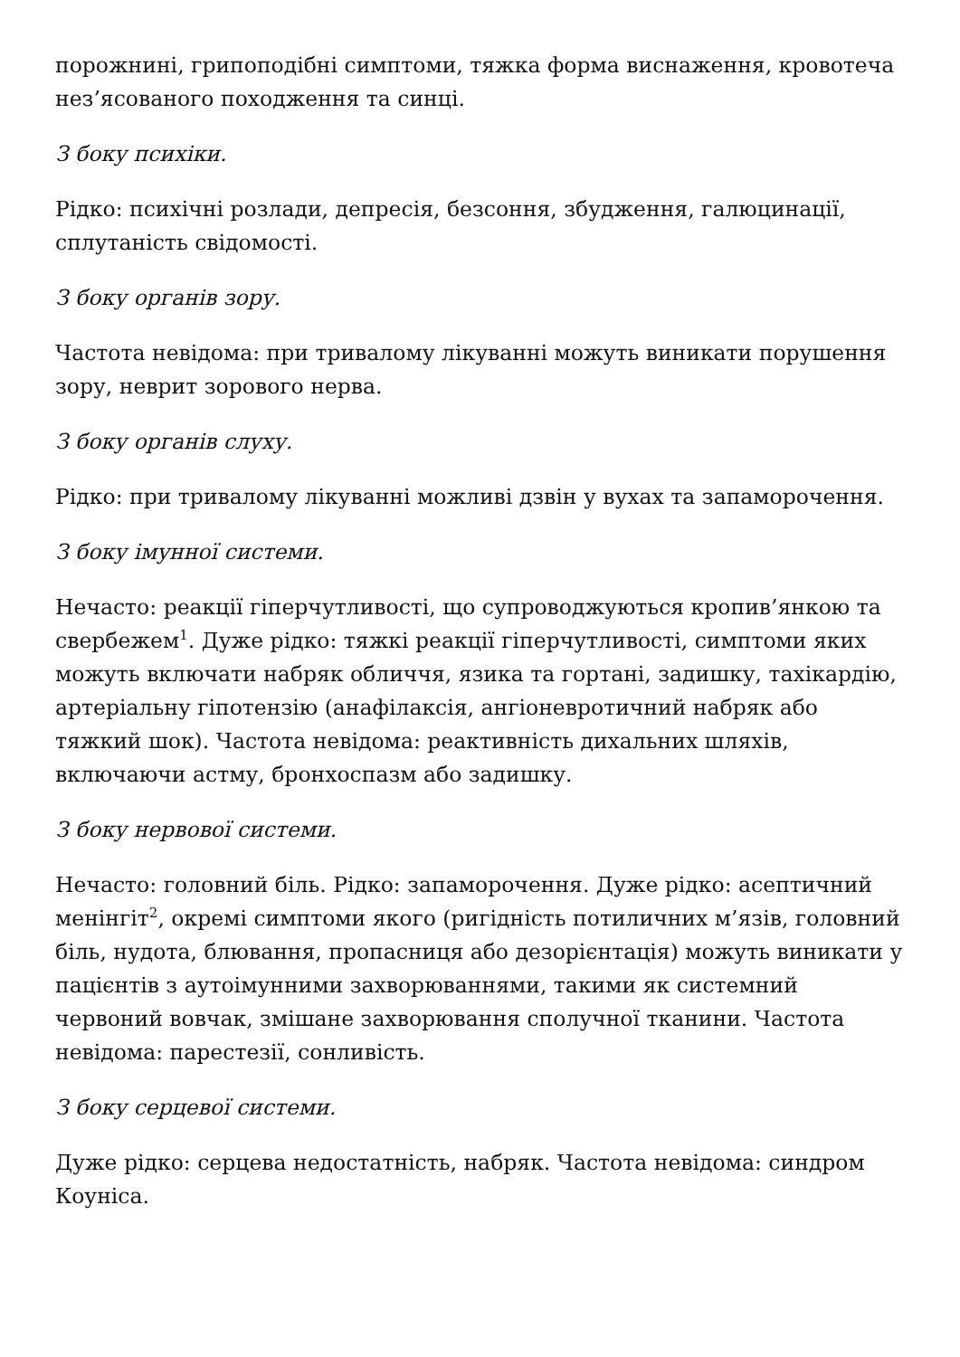порожнині, грипоподібні симптоми, тяжка форма виснаження, кровотеча нез’ясованого походження та синці.
З боку психіки.
Рідко: психічні розлади, депресія, безсоння, збудження, галюцинації, сплутаність свідомості.
З боку органів зору.
Частота невідома: при тривалому лікуванні можуть виникати порушення зору, неврит зорового нерва.
З боку органів слуху.
Рідко: при тривалому лікуванні можливі дзвін у вухах та запаморочення.
З боку імунної системи.
Нечасто: реакції гіперчутливості, що супроводжуються кропив’янкою та свербежем<sup>1</sup>. Дуже рідко: тяжкі реакції гіперчутливості, симптоми яких можуть включати набряк обличчя, язика та гортані, задишку, тахікардію, артеріальну гіпотензію (анафілаксія, ангіоневротичний набряк або тяжкий шок). Частота невідома: реактивність дихальних шляхів, включаючи астму, бронхоспазм або задишку.
З боку нервової системи.
Нечасто: головний біль. Рідко: запаморочення. Дуже рідко: асептичний менінгіт<sup>2</sup>, окремі симптоми якого (ригідність потиличних м’язів, головний біль, нудота, блювання, пропасниця або дезорієнтація) можуть виникати у пацієнтів з аутоімунними захворюваннями, такими як системний червоний вовчак, змішане захворювання сполучної тканини. Частота невідома: парестезії, сонливість.
З боку серцевої системи.
Дуже рідко: серцева недостатність, набряк. Частота невідома: синдром Коуніса.